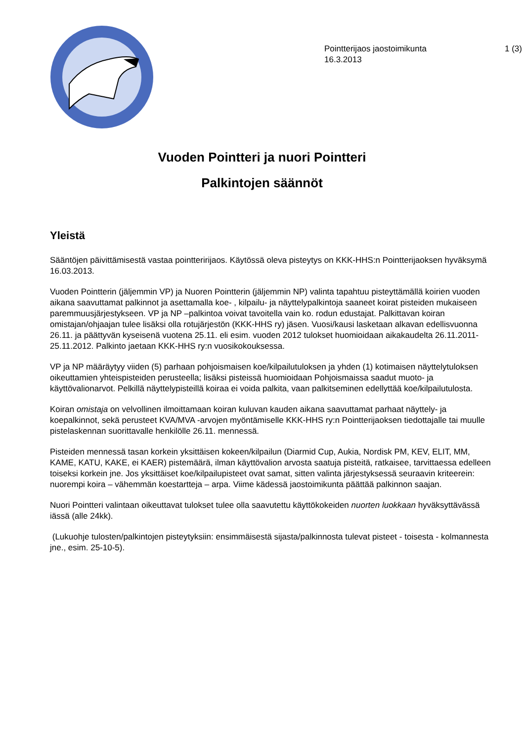Pointterijaos jaostoimikunta
16.3.2013
1 (3)
Vuoden Pointteri ja nuori Pointteri
Palkintojen säännöt
Yleistä
Sääntöjen päivittämisestä vastaa pointteririjaos. Käytössä oleva pisteytys on KKK-HHS:n Pointterijaoksen hyväksymä 16.03.2013.
Vuoden Pointterin (jäljemmin VP) ja Nuoren Pointterin (jäljemmin NP) valinta tapahtuu pisteyttämällä koirien vuoden aikana saavuttamat palkinnot ja asettamalla koe- , kilpailu- ja näyttelypalkintoja saaneet koirat pisteiden mukaiseen paremmuusjärjestykseen. VP ja NP –palkintoa voivat tavoitella vain ko. rodun edustajat. Palkittavan koiran omistajan/ohjaajan tulee lisäksi olla rotujärjestön (KKK-HHS ry) jäsen. Vuosi/kausi lasketaan alkavan edellisvuonna 26.11. ja päättyvän kyseisenä vuotena 25.11. eli esim. vuoden 2012 tulokset huomioidaan aikakaudelta 26.11.2011-25.11.2012. Palkinto jaetaan KKK-HHS ry:n vuosikokouksessa.
VP ja NP määräytyy viiden (5) parhaan pohjoismaisen koe/kilpailutuloksen ja yhden (1) kotimaisen näyttelytuloksen oikeuttamien yhteispisteiden perusteella; lisäksi pisteissä huomioidaan Pohjoismaissa saadut muoto- ja käyttövalionarvot. Pelkillä näyttelypisteillä koiraa ei voida palkita, vaan palkitseminen edellyttää koe/kilpailutulosta.
Koiran omistaja on velvollinen ilmoittamaan koiran kuluvan kauden aikana saavuttamat parhaat näyttely- ja koepalkinnot, sekä perusteet KVA/MVA -arvojen myöntämiselle KKK-HHS ry:n Pointterijaoksen tiedottajalle tai muulle pistelaskennan suorittavalle henkilölle 26.11. mennessä.
Pisteiden mennessä tasan korkein yksittäisen kokeen/kilpailun (Diarmid Cup, Aukia, Nordisk PM, KEV, ELIT, MM, KAME, KATU, KAKE, ei KAER) pistemäärä, ilman käyttövalion arvosta saatuja pisteitä, ratkaisee, tarvittaessa edelleen toiseksi korkein jne. Jos yksittäiset koe/kilpailupisteet ovat samat, sitten valinta järjestyksessä seuraavin kriteerein: nuorempi koira – vähemmän koestartteja – arpa. Viime kädessä jaostoimikunta päättää palkinnon saajan.
Nuori Pointteri valintaan oikeuttavat tulokset tulee olla saavutettu käyttökokeiden nuorten luokkaan hyväksyttävässä iässä (alle 24kk).
(Lukuohje tulosten/palkintojen pisteytyksiin: ensimmäisestä sijasta/palkinnosta tulevat pisteet - toisesta - kolmannesta jne., esim. 25-10-5).